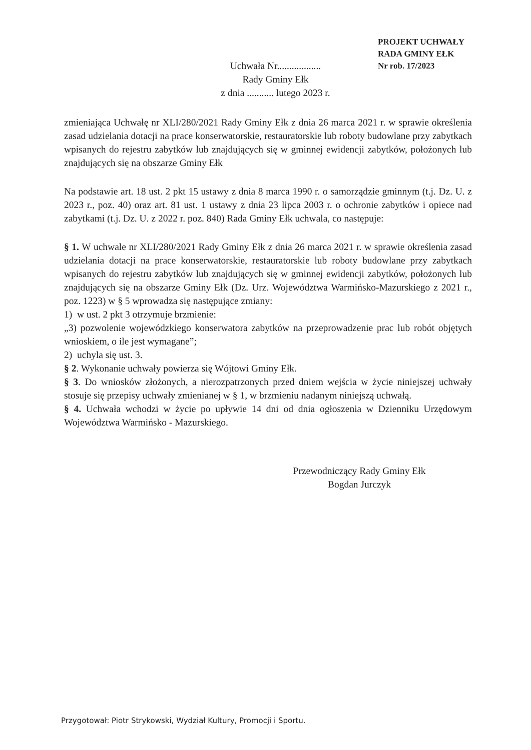PROJEKT UCHWAŁY
RADA GMINY EŁK
Nr rob. 17/2023
Uchwała Nr..................
Rady Gminy Ełk
z dnia ........... lutego 2023 r.
zmieniająca Uchwałę nr XLI/280/2021 Rady Gminy Ełk z dnia 26 marca 2021 r. w sprawie określenia zasad udzielania dotacji na prace konserwatorskie, restauratorskie lub roboty budowlane przy zabytkach wpisanych do rejestru zabytków lub znajdujących się w gminnej ewidencji zabytków, położonych lub znajdujących się na obszarze Gminy Ełk
Na podstawie art. 18 ust. 2 pkt 15 ustawy z dnia 8 marca 1990 r. o samorządzie gminnym (t.j. Dz. U. z 2023 r., poz. 40) oraz art. 81 ust. 1 ustawy z dnia 23 lipca 2003 r. o ochronie zabytków i opiece nad zabytkami (t.j. Dz. U. z 2022 r. poz. 840) Rada Gminy Ełk uchwala, co następuje:
§ 1. W uchwale nr XLI/280/2021 Rady Gminy Ełk z dnia 26 marca 2021 r. w sprawie określenia zasad udzielania dotacji na prace konserwatorskie, restauratorskie lub roboty budowlane przy zabytkach wpisanych do rejestru zabytków lub znajdujących się w gminnej ewidencji zabytków, położonych lub znajdujących się na obszarze Gminy Ełk (Dz. Urz. Województwa Warmińsko-Mazurskiego z 2021 r., poz. 1223) w § 5 wprowadza się następujące zmiany:
1) w ust. 2 pkt 3 otrzymuje brzmienie:
„3) pozwolenie wojewódzkiego konserwatora zabytków na przeprowadzenie prac lub robót objętych wnioskiem, o ile jest wymagane”;
2) uchyla się ust. 3.
§ 2. Wykonanie uchwały powierza się Wójtowi Gminy Ełk.
§ 3. Do wniosków złożonych, a nierozpatrzonych przed dniem wejścia w życie niniejszej uchwały stosuje się przepisy uchwały zmienianej w § 1, w brzmieniu nadanym niniejszą uchwałą.
§ 4. Uchwała wchodzi w życie po upływie 14 dni od dnia ogłoszenia w Dzienniku Urzędowym Województwa Warmińsko - Mazurskiego.
Przewodniczący Rady Gminy Ełk
Bogdan Jurczyk
Przygotował: Piotr Strykowski, Wydział Kultury, Promocji i Sportu.